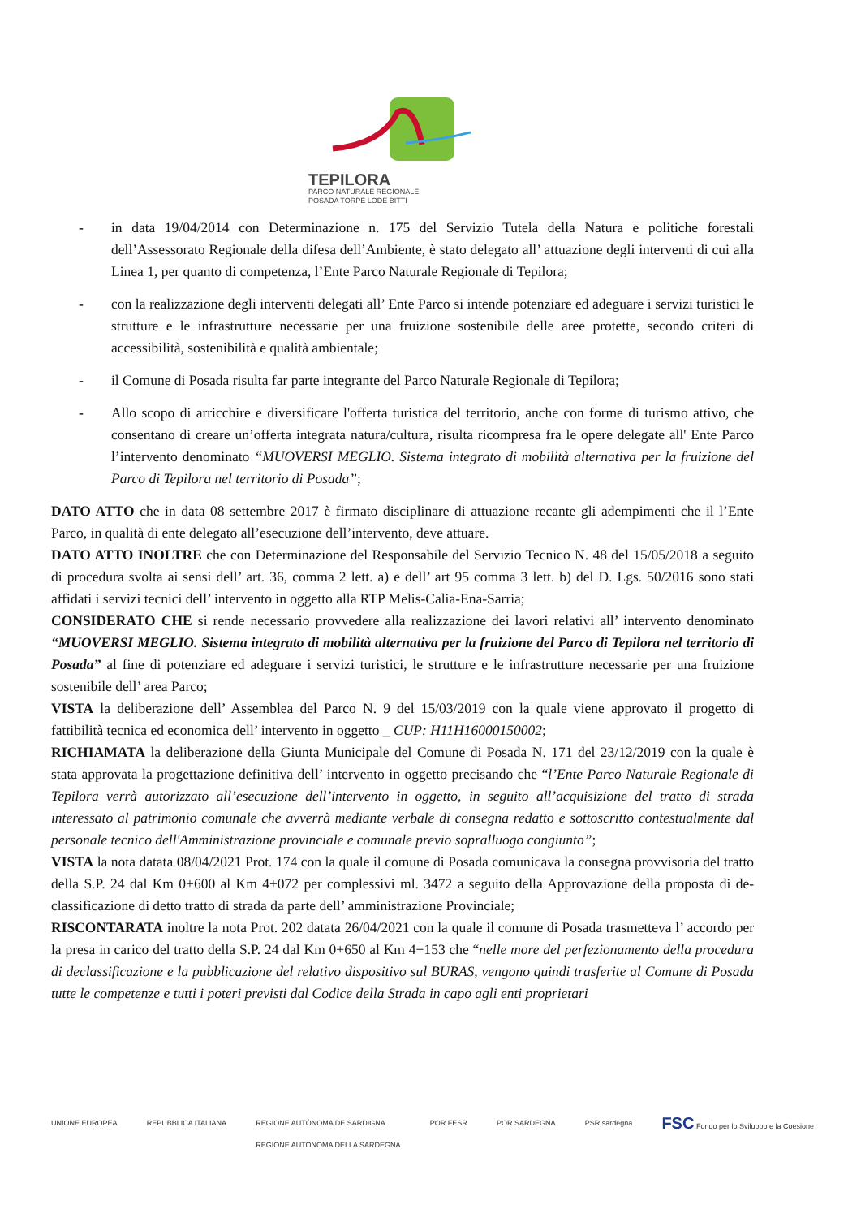TEPILORA
PARCO NATURALE REGIONALE
POSADA TORPÈ LODÈ BITTI
- in data 19/04/2014 con Determinazione n. 175 del Servizio Tutela della Natura e politiche forestali dell’Assessorato Regionale della difesa dell’Ambiente, è stato delegato all’ attuazione degli interventi di cui alla Linea 1, per quanto di competenza, l’Ente Parco Naturale Regionale di Tepilora;
- con la realizzazione degli interventi delegati all’ Ente Parco si intende potenziare ed adeguare i servizi turistici le strutture e le infrastrutture necessarie per una fruizione sostenibile delle aree protette, secondo criteri di accessibilità, sostenibilità e qualità ambientale;
- il Comune di Posada risulta far parte integrante del Parco Naturale Regionale di Tepilora;
- Allo scopo di arricchire e diversificare l'offerta turistica del territorio, anche con forme di turismo attivo, che consentano di creare un’offerta integrata natura/cultura, risulta ricompresa fra le opere delegate all' Ente Parco l’intervento denominato “MUOVERSI MEGLIO. Sistema integrato di mobilità alternativa per la fruizione del Parco di Tepilora nel territorio di Posada”;
DATO ATTO che in data 08 settembre 2017 è firmato disciplinare di attuazione recante gli adempimenti che il l’Ente Parco, in qualità di ente delegato all’esecuzione dell’intervento, deve attuare.
DATO ATTO INOLTRE che con Determinazione del Responsabile del Servizio Tecnico N. 48 del 15/05/2018 a seguito di procedura svolta ai sensi dell’ art. 36, comma 2 lett. a) e dell’ art 95 comma 3 lett. b) del D. Lgs. 50/2016 sono stati affidati i servizi tecnici dell’ intervento in oggetto alla RTP Melis-Calia-Ena-Sarria;
CONSIDERATO CHE si rende necessario provvedere alla realizzazione dei lavori relativi all’ intervento denominato “MUOVERSI MEGLIO. Sistema integrato di mobilità alternativa per la fruizione del Parco di Tepilora nel territorio di Posada” al fine di potenziare ed adeguare i servizi turistici, le strutture e le infrastrutture necessarie per una fruizione sostenibile dell’ area Parco;
VISTA la deliberazione dell’ Assemblea del Parco N. 9 del 15/03/2019 con la quale viene approvato il progetto di fattibilità tecnica ed economica dell’ intervento in oggetto _ CUP: H11H16000150002;
RICHIAMATA la deliberazione della Giunta Municipale del Comune di Posada N. 171 del 23/12/2019 con la quale è stata approvata la progettazione definitiva dell’ intervento in oggetto precisando che “l’Ente Parco Naturale Regionale di Tepilora verrà autorizzato all’esecuzione dell’intervento in oggetto, in seguito all’acquisizione del tratto di strada interessato al patrimonio comunale che avverrà mediante verbale di consegna redatto e sottoscritto contestualmente dal personale tecnico dell'Amministrazione provinciale e comunale previo sopralluogo congiunto”;
VISTA la nota datata 08/04/2021 Prot. 174 con la quale il comune di Posada comunicava la consegna provvisoria del tratto della S.P. 24 dal Km 0+600 al Km 4+072 per complessivi ml. 3472 a seguito della Approvazione della proposta di de-classificazione di detto tratto di strada da parte dell’ amministrazione Provinciale;
RISCONTARATA inoltre la nota Prot. 202 datata 26/04/2021 con la quale il comune di Posada trasmetteva l’ accordo per la presa in carico del tratto della S.P. 24 dal Km 0+650 al Km 4+153 che “nelle more del perfezionamento della procedura di declassificazione e la pubblicazione del relativo dispositivo sul BURAS, vengono quindi trasferite al Comune di Posada tutte le competenze e tutti i poteri previsti dal Codice della Strada in capo agli enti proprietari
UNIONE EUROPEA REPUBBLICA ITALIANA REGIONE AUTÒNOMA DE SARDIGNA
REGIONE AUTONOMA DELLA SARDEGNA POR FESR POR SARDEGNA PSR sardegna FSC Fondo per lo Sviluppo e la Coesione